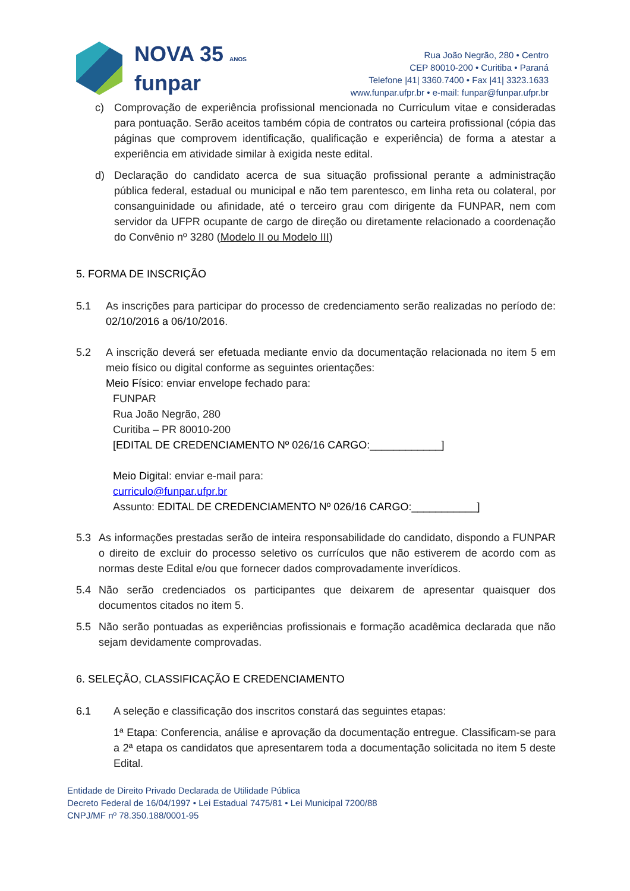NOVA 35 ANOS
funpar
Rua João Negrão, 280 • Centro
CEP 80010-200 • Curitiba • Paraná
Telefone |41| 3360.7400 • Fax |41| 3323.1633
www.funpar.ufpr.br • e-mail: funpar@funpar.ufpr.br
c) Comprovação de experiência profissional mencionada no Curriculum vitae e consideradas para pontuação. Serão aceitos também cópia de contratos ou carteira profissional (cópia das páginas que comprovem identificação, qualificação e experiência) de forma a atestar a experiência em atividade similar à exigida neste edital.
d) Declaração do candidato acerca de sua situação profissional perante a administração pública federal, estadual ou municipal e não tem parentesco, em linha reta ou colateral, por consanguinidade ou afinidade, até o terceiro grau com dirigente da FUNPAR, nem com servidor da UFPR ocupante de cargo de direção ou diretamente relacionado a coordenação do Convênio nº 3280 (Modelo II ou Modelo III)
5. FORMA DE INSCRIÇÃO
5.1 As inscrições para participar do processo de credenciamento serão realizadas no período de: 02/10/2016 a 06/10/2016.
5.2 A inscrição deverá ser efetuada mediante envio da documentação relacionada no item 5 em meio físico ou digital conforme as seguintes orientações:
Meio Físico: enviar envelope fechado para:
FUNPAR
Rua João Negrão, 280
Curitiba – PR 80010-200
[EDITAL DE CREDENCIAMENTO Nº 026/16 CARGO:____________]
Meio Digital: enviar e-mail para:
curriculo@funpar.ufpr.br
Assunto: EDITAL DE CREDENCIAMENTO Nº 026/16 CARGO:___________]
5.3 As informações prestadas serão de inteira responsabilidade do candidato, dispondo a FUNPAR o direito de excluir do processo seletivo os currículos que não estiverem de acordo com as normas deste Edital e/ou que fornecer dados comprovadamente inverídicos.
5.4 Não serão credenciados os participantes que deixarem de apresentar quaisquer dos documentos citados no item 5.
5.5 Não serão pontuadas as experiências profissionais e formação acadêmica declarada que não sejam devidamente comprovadas.
6. SELEÇÃO, CLASSIFICAÇÃO E CREDENCIAMENTO
6.1 A seleção e classificação dos inscritos constará das seguintes etapas:
1ª Etapa: Conferencia, análise e aprovação da documentação entregue. Classificam-se para a 2ª etapa os candidatos que apresentarem toda a documentação solicitada no item 5 deste Edital.
Entidade de Direito Privado Declarada de Utilidade Pública
Decreto Federal de 16/04/1997 • Lei Estadual 7475/81 • Lei Municipal 7200/88
CNPJ/MF nº 78.350.188/0001-95